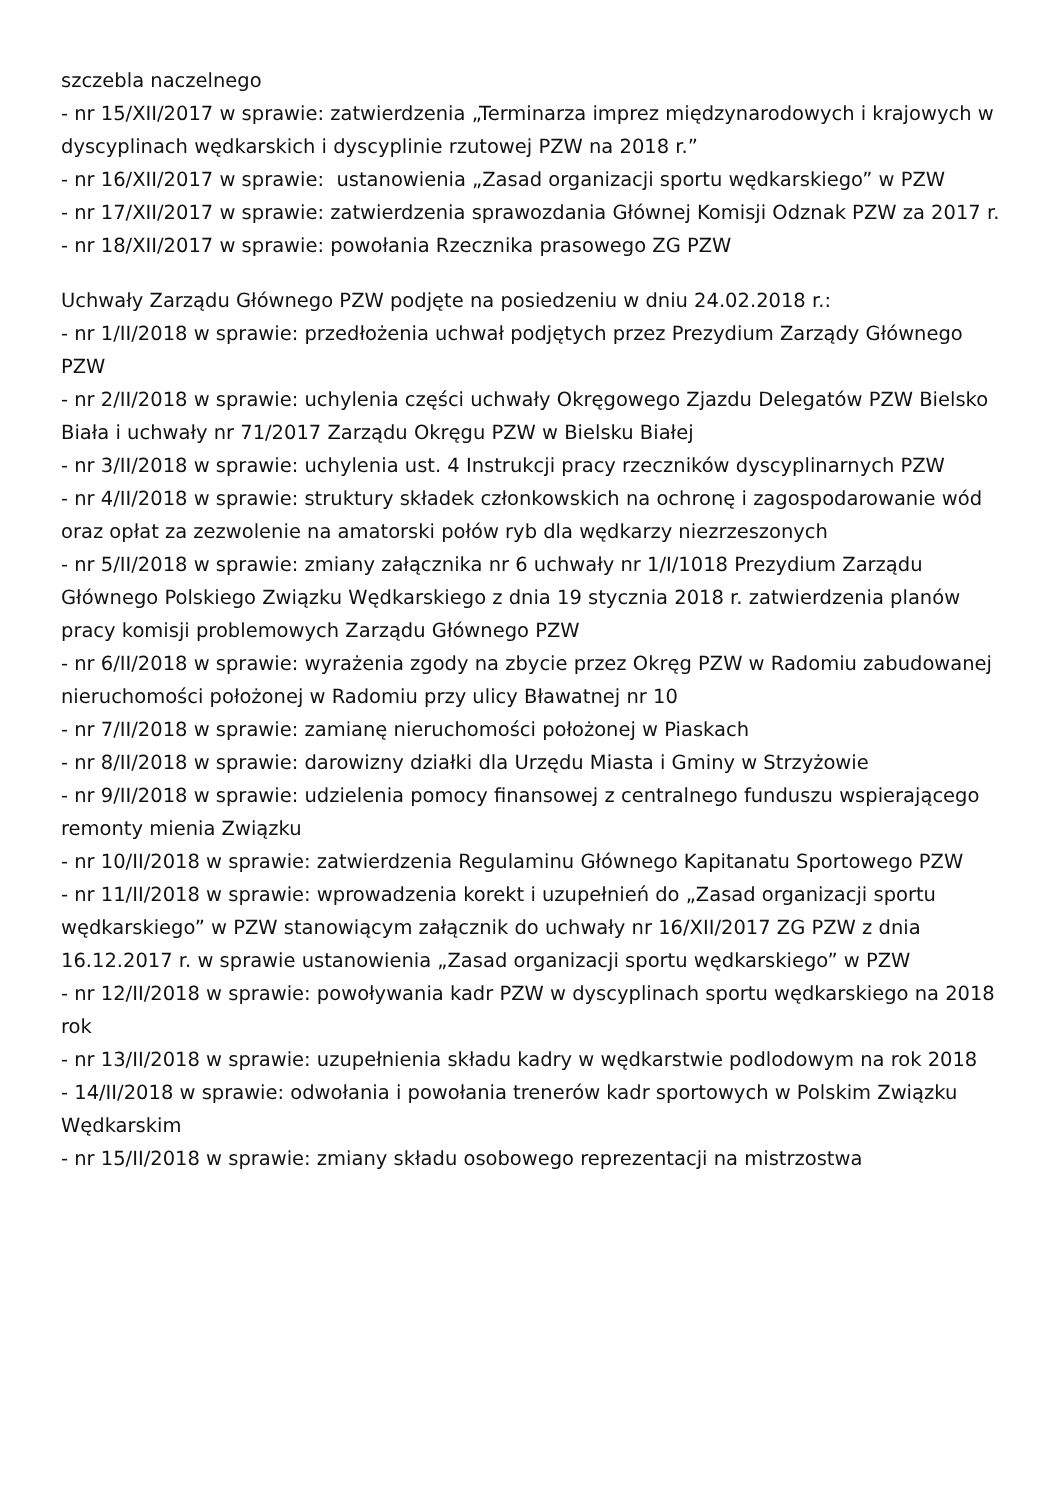szczebla naczelnego
- nr 15/XII/2017 w sprawie: zatwierdzenia „Terminarza imprez międzynarodowych i krajowych w dyscyplinach wędkarskich i dyscyplinie rzutowej PZW na 2018 r.”
- nr 16/XII/2017 w sprawie: ustanowienia „Zasad organizacji sportu wędkarskiego” w PZW
- nr 17/XII/2017 w sprawie: zatwierdzenia sprawozdania Głównej Komisji Odznak PZW za 2017 r.
- nr 18/XII/2017 w sprawie: powołania Rzecznika prasowego ZG PZW
Uchwały Zarządu Głównego PZW podjęte na posiedzeniu w dniu 24.02.2018 r.:
- nr 1/II/2018 w sprawie: przedłożenia uchwał podjętych przez Prezydium Zarządy Głównego PZW
- nr 2/II/2018 w sprawie: uchylenia części uchwały Okręgowego Zjazdu Delegatów PZW Bielsko Biała i uchwały nr 71/2017 Zarządu Okręgu PZW w Bielsku Białej
- nr 3/II/2018 w sprawie: uchylenia ust. 4 Instrukcji pracy rzeczników dyscyplinarnych PZW
- nr 4/II/2018 w sprawie: struktury składek członkowskich na ochronę i zagospodarowanie wód oraz opłat za zezwolenie na amatorski połów ryb dla wędkarzy niezrzeszonych
- nr 5/II/2018 w sprawie: zmiany załącznika nr 6 uchwały nr 1/I/1018 Prezydium Zarządu Głównego Polskiego Związku Wędkarskiego z dnia 19 stycznia 2018 r. zatwierdzenia planów pracy komisji problemowych Zarządu Głównego PZW
- nr 6/II/2018 w sprawie: wyrażenia zgody na zbycie przez Okręg PZW w Radomiu zabudowanej nieruchomości położonej w Radomiu przy ulicy Bławatnej nr 10
- nr 7/II/2018 w sprawie: zamianę nieruchomości położonej w Piaskach
- nr 8/II/2018 w sprawie: darowizny działki dla Urzędu Miasta i Gminy w Strzyżowie
- nr 9/II/2018 w sprawie: udzielenia pomocy finansowej z centralnego funduszu wspierającego remonty mienia Związku
- nr 10/II/2018 w sprawie: zatwierdzenia Regulaminu Głównego Kapitanatu Sportowego PZW
- nr 11/II/2018 w sprawie: wprowadzenia korekt i uzupełnień do „Zasad organizacji sportu wędkarskiego” w PZW stanowiącym załącznik do uchwały nr 16/XII/2017 ZG PZW z dnia 16.12.2017 r. w sprawie ustanowienia „Zasad organizacji sportu wędkarskiego” w PZW
- nr 12/II/2018 w sprawie: powoływania kadr PZW w dyscyplinach sportu wędkarskiego na 2018 rok
- nr 13/II/2018 w sprawie: uzupełnienia składu kadry w wędkarstwie podlodowym na rok 2018
- 14/II/2018 w sprawie: odwołania i powołania trenerów kadr sportowych w Polskim Związku Wędkarskim
- nr 15/II/2018 w sprawie: zmiany składu osobowego reprezentacji na mistrzostwa